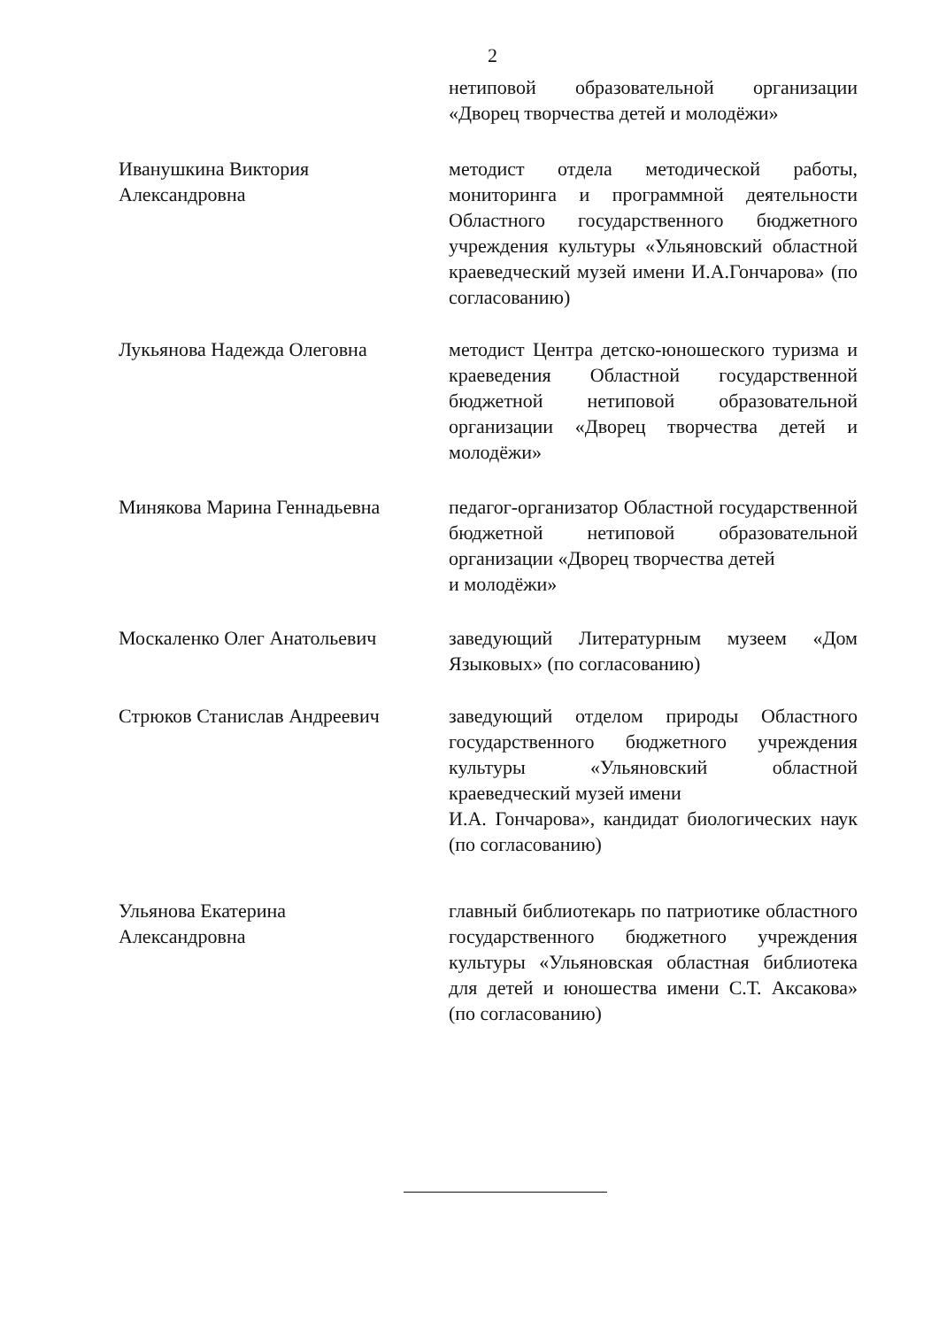2
нетиповой образовательной организации «Дворец творчества детей и молодёжи»
Иванушкина Виктория
Александровна
методист отдела методической работы, мониторинга и программной деятельности Областного государственного бюджетного учреждения культуры «Ульяновский областной краеведческий музей имени И.А.Гончарова» (по согласованию)
Лукьянова Надежда Олеговна методист Центра детско-юношеского туризма и краеведения Областной государственной бюджетной нетиповой образовательной организации «Дворец творчества детей и молодёжи»
Минякова Марина Геннадьевна педагог-организатор Областной государственной бюджетной нетиповой образовательной организации «Дворец творчества детей
и молодёжи»
Москаленко Олег Анатольевич заведующий Литературным музеем «Дом Языковых» (по согласованию)
Стрюков Станислав Андреевич заведующий отделом природы Областного государственного бюджетного учреждения культуры «Ульяновский областной краеведческий музей имени
И.А. Гончарова», кандидат биологических наук (по согласованию)
Ульянова Екатерина
Александровна
главный библиотекарь по патриотике областного государственного бюджетного учреждения культуры «Ульяновская областная библиотека для детей и юношества имени С.Т. Аксакова» (по согласованию)